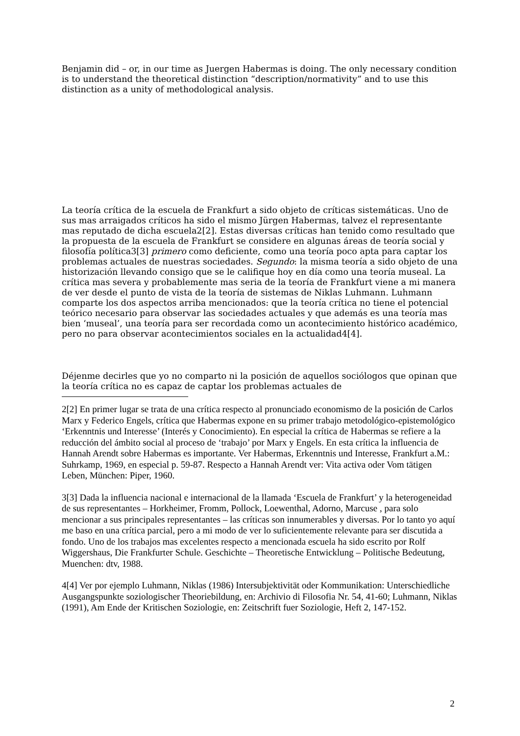Benjamin did – or, in our time as Juergen Habermas is doing. The only necessary condition is to understand the theoretical distinction “description/normativity” and to use this distinction as a unity of methodological analysis.
La teoría crítica de la escuela de Frankfurt a sido objeto de críticas sistemáticas. Uno de sus mas arraigados críticos ha sido el mismo Jürgen Habermas, talvez el representante mas reputado de dicha escuela2[2]. Estas diversas críticas han tenido como resultado que la propuesta de la escuela de Frankfurt se considere en algunas áreas de teoría social y filosofía política3[3] primero como deficiente, como una teoría poco apta para captar los problemas actuales de nuestras sociedades. Segundo: la misma teoría a sido objeto de una historización llevando consigo que se le califique hoy en día como una teoría museal. La crítica mas severa y probablemente mas seria de la teoría de Frankfurt viene a mi manera de ver desde el punto de vista de la teoría de sistemas de Niklas Luhmann. Luhmann comparte los dos aspectos arriba mencionados: que la teoría crítica no tiene el potencial teórico necesario para observar las sociedades actuales y que además es una teoría mas bien ‘museal’, una teoría para ser recordada como un acontecimiento histórico académico, pero no para observar acontecimientos sociales en la actualidad4[4].
Déjenme decirles que yo no comparto ni la posición de aquellos sociólogos que opinan que la teoría crítica no es capaz de captar los problemas actuales de
2[2] En primer lugar se trata de una crítica respecto al pronunciado economismo de la posición de Carlos Marx y Federico Engels, crítica que Habermas expone en su primer trabajo metodológico-epistemológico ‘Erkenntnis und Interesse’ (Interés y Conocimiento). En especial la crítica de Habermas se refiere a la reducción del ámbito social al proceso de ‘trabajo’ por Marx y Engels. En esta crítica la influencia de Hannah Arendt sobre Habermas es importante. Ver Habermas, Erkenntnis und Interesse, Frankfurt a.M.: Suhrkamp, 1969, en especial p. 59-87. Respecto a Hannah Arendt ver: Vita activa oder Vom tätigen Leben, München: Piper, 1960.
3[3] Dada la influencia nacional e internacional de la llamada ‘Escuela de Frankfurt’ y la heterogeneidad de sus representantes – Horkheimer, Fromm, Pollock, Loewenthal, Adorno, Marcuse , para solo mencionar a sus principales representantes – las críticas son innumerables y diversas. Por lo tanto yo aquí me baso en una crítica parcial, pero a mi modo de ver lo suficientemente relevante para ser discutida a fondo. Uno de los trabajos mas excelentes respecto a mencionada escuela ha sido escrito por Rolf Wiggershaus, Die Frankfurter Schule. Geschichte – Theoretische Entwicklung – Politische Bedeutung, Muenchen: dtv, 1988.
4[4] Ver por ejemplo Luhmann, Niklas (1986) Intersubjektivität oder Kommunikation: Unterschiedliche Ausgangspunkte soziologischer Theoriebildung, en: Archivio di Filosofia Nr. 54, 41-60; Luhmann, Niklas (1991), Am Ende der Kritischen Soziologie, en: Zeitschrift fuer Soziologie, Heft 2, 147-152.
2